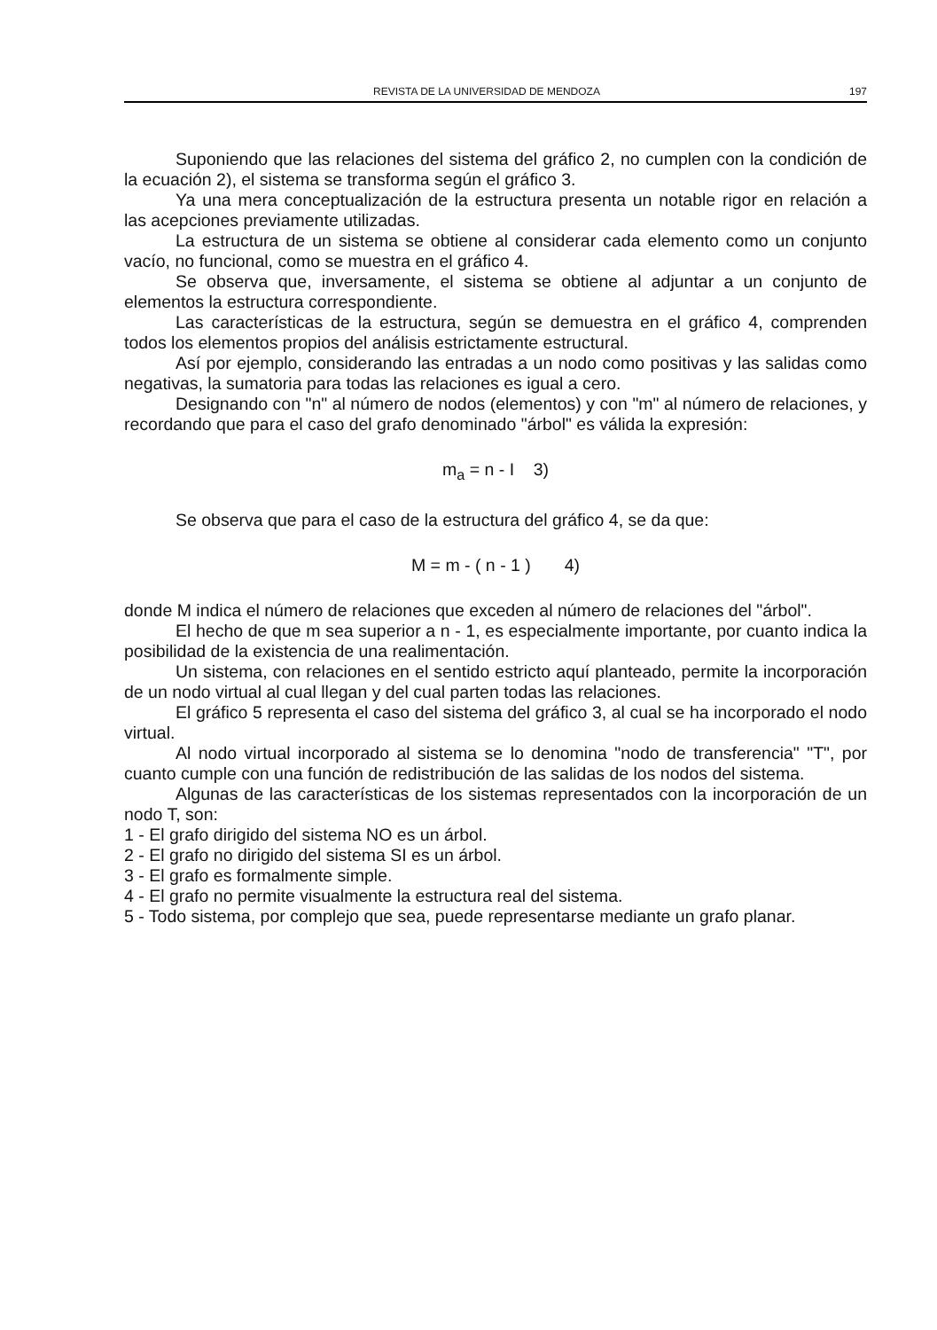REVISTA DE LA UNIVERSIDAD DE MENDOZA 197
Suponiendo que las relaciones del sistema del gráfico 2, no cumplen con la condición de la ecuación 2), el sistema se transforma según el gráfico 3.
Ya una mera conceptualización de la estructura presenta un notable rigor en relación a las acepciones previamente utilizadas.
La estructura de un sistema se obtiene al considerar cada elemento como un conjunto vacío, no funcional, como se muestra en el gráfico 4.
Se observa que, inversamente, el sistema se obtiene al adjuntar a un conjunto de elementos la estructura correspondiente.
Las características de la estructura, según se demuestra en el gráfico 4, comprenden todos los elementos propios del análisis estrictamente estructural.
Así por ejemplo, considerando las entradas a un nodo como positivas y las salidas como negativas, la sumatoria para todas las relaciones es igual a cero.
Designando con "n" al número de nodos (elementos) y con "m" al número de relaciones, y recordando que para el caso del grafo denominado "árbol" es válida la expresión:
m<sub>a</sub> = n - I 3)
Se observa que para el caso de la estructura del gráfico 4, se da que:
M = m - ( n - 1 ) 4)
donde M indica el número de relaciones que exceden al número de relaciones del "árbol".
El hecho de que m sea superior a n - 1, es especialmente importante, por cuanto indica la posibilidad de la existencia de una realimentación.
Un sistema, con relaciones en el sentido estricto aquí planteado, permite la incorporación de un nodo virtual al cual llegan y del cual parten todas las relaciones.
El gráfico 5 representa el caso del sistema del gráfico 3, al cual se ha incorporado el nodo virtual.
Al nodo virtual incorporado al sistema se lo denomina "nodo de transferencia" "T", por cuanto cumple con una función de redistribución de las salidas de los nodos del sistema.
Algunas de las características de los sistemas representados con la incorporación de un nodo T, son:
1 - El grafo dirigido del sistema NO es un árbol.
2 - El grafo no dirigido del sistema SI es un árbol.
3 - El grafo es formalmente simple.
4 - El grafo no permite visualmente la estructura real del sistema.
5 - Todo sistema, por complejo que sea, puede representarse mediante un grafo planar.